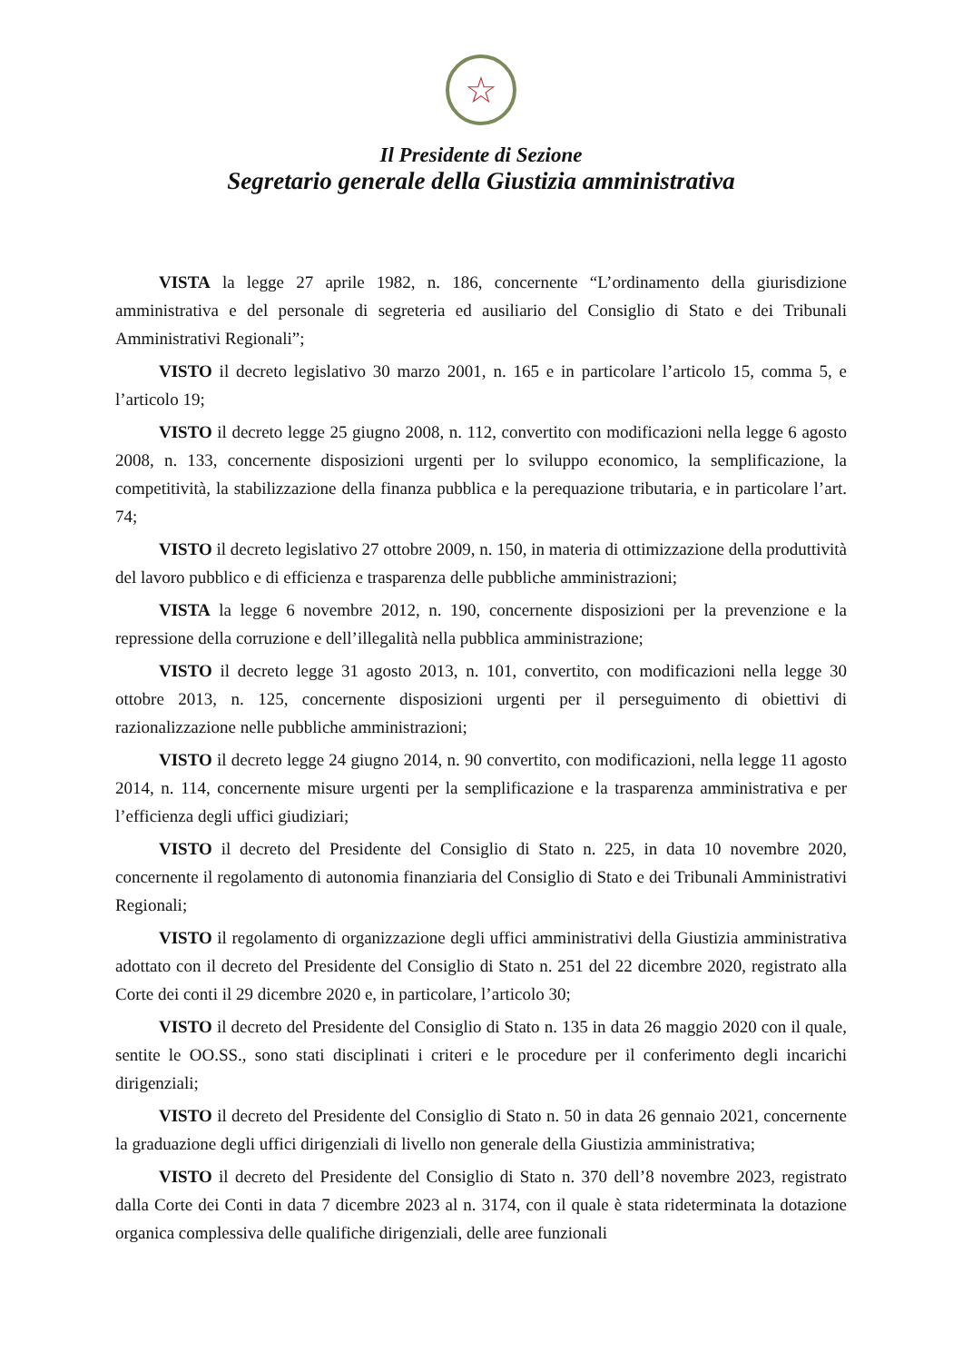☆
Il Presidente di Sezione
Segretario generale della Giustizia amministrativa
VISTA la legge 27 aprile 1982, n. 186, concernente “L’ordinamento della giurisdizione amministrativa e del personale di segreteria ed ausiliario del Consiglio di Stato e dei Tribunali Amministrativi Regionali”;
VISTO il decreto legislativo 30 marzo 2001, n. 165 e in particolare l’articolo 15, comma 5, e l’articolo 19;
VISTO il decreto legge 25 giugno 2008, n. 112, convertito con modificazioni nella legge 6 agosto 2008, n. 133, concernente disposizioni urgenti per lo sviluppo economico, la semplificazione, la competitività, la stabilizzazione della finanza pubblica e la perequazione tributaria, e in particolare l’art. 74;
VISTO il decreto legislativo 27 ottobre 2009, n. 150, in materia di ottimizzazione della produttività del lavoro pubblico e di efficienza e trasparenza delle pubbliche amministrazioni;
VISTA la legge 6 novembre 2012, n. 190, concernente disposizioni per la prevenzione e la repressione della corruzione e dell’illegalità nella pubblica amministrazione;
VISTO il decreto legge 31 agosto 2013, n. 101, convertito, con modificazioni nella legge 30 ottobre 2013, n. 125, concernente disposizioni urgenti per il perseguimento di obiettivi di razionalizzazione nelle pubbliche amministrazioni;
VISTO il decreto legge 24 giugno 2014, n. 90 convertito, con modificazioni, nella legge 11 agosto 2014, n. 114, concernente misure urgenti per la semplificazione e la trasparenza amministrativa e per l’efficienza degli uffici giudiziari;
VISTO il decreto del Presidente del Consiglio di Stato n. 225, in data 10 novembre 2020, concernente il regolamento di autonomia finanziaria del Consiglio di Stato e dei Tribunali Amministrativi Regionali;
VISTO il regolamento di organizzazione degli uffici amministrativi della Giustizia amministrativa adottato con il decreto del Presidente del Consiglio di Stato n. 251 del 22 dicembre 2020, registrato alla Corte dei conti il 29 dicembre 2020 e, in particolare, l’articolo 30;
VISTO il decreto del Presidente del Consiglio di Stato n. 135 in data 26 maggio 2020 con il quale, sentite le OO.SS., sono stati disciplinati i criteri e le procedure per il conferimento degli incarichi dirigenziali;
VISTO il decreto del Presidente del Consiglio di Stato n. 50 in data 26 gennaio 2021, concernente la graduazione degli uffici dirigenziali di livello non generale della Giustizia amministrativa;
VISTO il decreto del Presidente del Consiglio di Stato n. 370 dell’8 novembre 2023, registrato dalla Corte dei Conti in data 7 dicembre 2023 al n. 3174, con il quale è stata rideterminata la dotazione organica complessiva delle qualifiche dirigenziali, delle aree funzionali